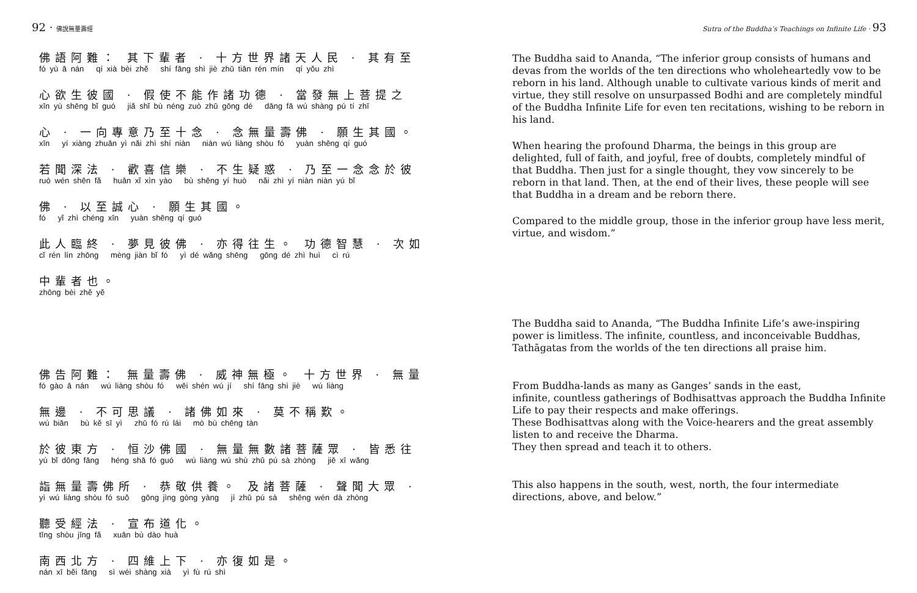92 · 佛說無量壽經
佛語阿難： 其下輩者 · 十方世界諸天人民 · 其有至
fó yù ā nán qí xià bèi zhě shí fāng shì jiè zhū tiān rén mín qí yǒu zhì
心欲生彼國 · 假使不能作諸功德 · 當發無上菩提之
xīn yù shēng bǐ guó jiǎ shǐ bù néng zuò zhū gōng dé dāng fā wú shàng pú tí zhī
心 · 一向專意乃至十念 · 念無量壽佛 · 願生其國。
xīn yí xiàng zhuān yì nǎi zhì shí niàn niàn wú liàng shòu fó yuàn shēng qí guó
若聞深法 · 歡喜信樂 · 不生疑惑 · 乃至一念念於彼
ruò wén shēn fǎ huān xǐ xìn yào bù shēng yí huò nǎi zhì yí niàn niàn yú bǐ
佛 · 以至誠心 · 願生其國。
fó yǐ zhì chéng xīn yuàn shēng qí guó
此人臨終 · 夢見彼佛 · 亦得往生。 功德智慧 · 次如
cǐ rén lín zhōng mèng jiàn bǐ fó yì dé wǎng shēng gōng dé zhì huì cì rú
中輩者也。
zhōng bèi zhě yě
佛告阿難： 無量壽佛 · 威神無極。 十方世界 · 無量
fó gào ā nán wú liàng shòu fó wēi shén wú jí shí fāng shì jiè wú liàng
無邊 · 不可思議 · 諸佛如來 · 莫不稱歎。
wú biān bù kě sī yì zhū fó rú lái mò bù chēng tàn
於彼東方 · 恒沙佛國 · 無量無數諸菩薩眾 · 皆悉往
yú bǐ dōng fāng héng shā fó guó wú liàng wú shù zhū pú sà zhòng jiē xī wǎng
詣無量壽佛所 · 恭敬供養。 及諸菩薩 · 聲聞大眾 ·
yì wú liàng shòu fó suǒ gōng jìng gòng yàng jí zhū pú sà shēng wén dà zhòng
聽受經法 · 宣布道化。
tīng shòu jīng fǎ xuān bù dào huà
南西北方 · 四維上下 · 亦復如是。
nán xī běi fāng sì wéi shàng xià yì fù rú shì
Sutra of the Buddha’s Teachings on Infinite Life · 93
The Buddha said to Ananda, “The inferior group consists of humans and devas from the worlds of the ten directions who wholeheartedly vow to be reborn in his land. Although unable to cultivate various kinds of merit and virtue, they still resolve on unsurpassed Bodhi and are completely mindful of the Buddha Infinite Life for even ten recitations, wishing to be reborn in his land.
When hearing the profound Dharma, the beings in this group are delighted, full of faith, and joyful, free of doubts, completely mindful of that Buddha. Then just for a single thought, they vow sincerely to be reborn in that land. Then, at the end of their lives, these people will see that Buddha in a dream and be reborn there.
Compared to the middle group, those in the inferior group have less merit, virtue, and wisdom.”
The Buddha said to Ananda, “The Buddha Infinite Life’s awe-inspiring power is limitless. The infinite, countless, and inconceivable Buddhas, Tathāgatas from the worlds of the ten directions all praise him.
From Buddha-lands as many as Ganges’ sands in the east,
infinite, countless gatherings of Bodhisattvas approach the Buddha Infinite Life to pay their respects and make offerings.
These Bodhisattvas along with the Voice-hearers and the great assembly listen to and receive the Dharma.
They then spread and teach it to others.
This also happens in the south, west, north, the four intermediate directions, above, and below.”